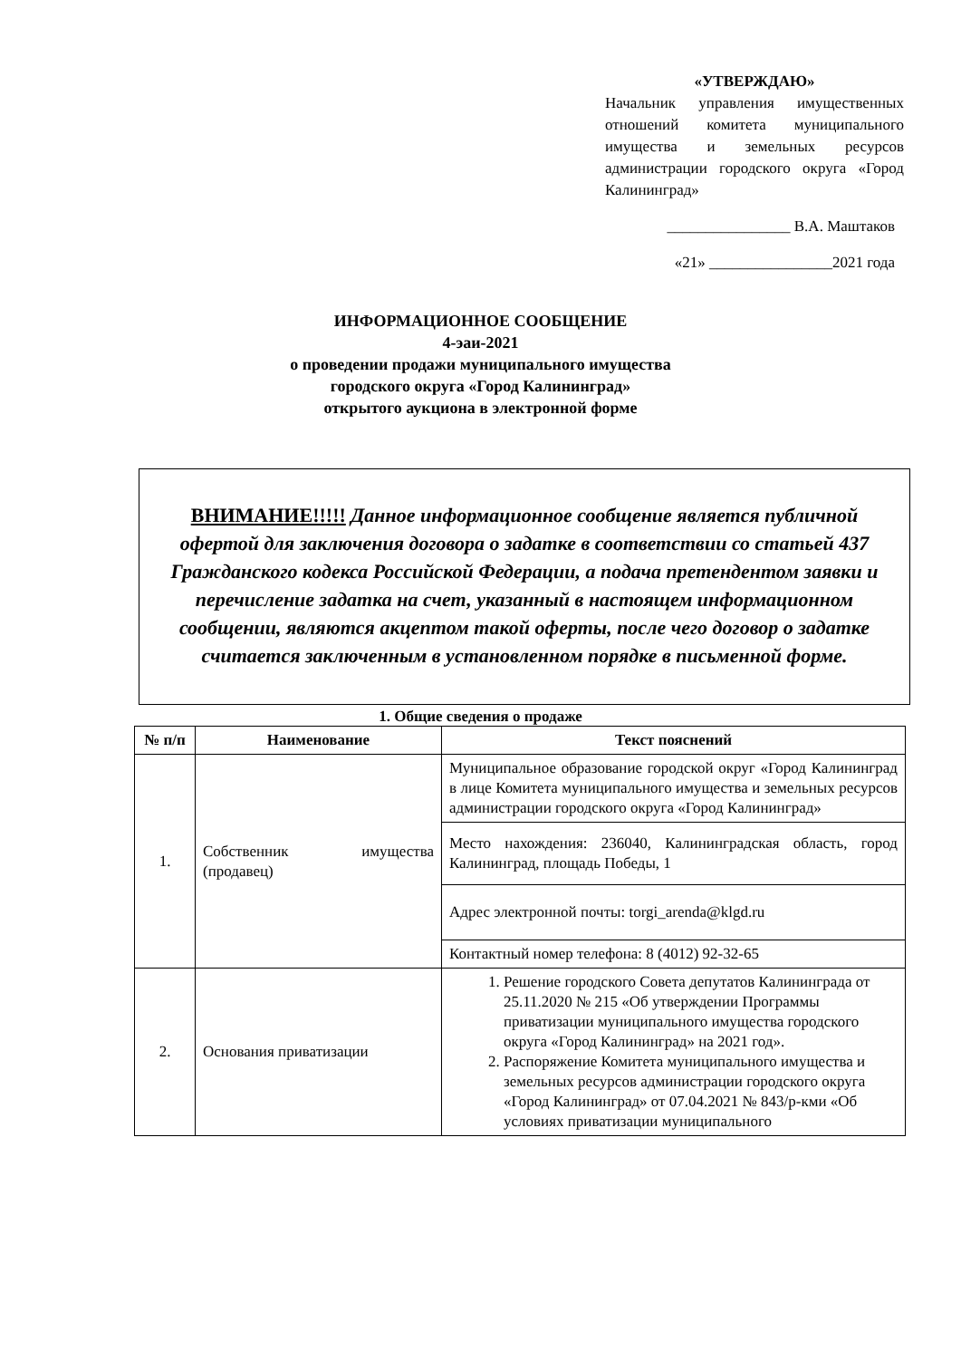«УТВЕРЖДАЮ»
Начальник управления имущественных отношений комитета муниципального имущества и земельных ресурсов администрации городского округа «Город Калининград»
________________ В.А. Маштаков
«21» ________________2021 года
ИНФОРМАЦИОННОЕ СООБЩЕНИЕ
4-эаи-2021
о проведении продажи муниципального имущества
городского округа «Город Калининград»
открытого аукциона в электронной форме
ВНИМАНИЕ!!!!! Данное информационное сообщение является публичной офертой для заключения договора о задатке в соответствии со статьей 437 Гражданского кодекса Российской Федерации, а подача претендентом заявки и перечисление задатка на счет, указанный в настоящем информационном сообщении, являются акцептом такой оферты, после чего договор о задатке считается заключенным в установленном порядке в письменной форме.
1. Общие сведения о продаже
| № п/п | Наименование | Текст пояснений |
| --- | --- | --- |
| 1. | Собственник имущества (продавец) | Муниципальное образование городской округ «Город Калининград в лице Комитета муниципального имущества и земельных ресурсов администрации городского округа «Город Калининград» |
| | | Место нахождения: 236040, Калининградская область, город Калининград, площадь Победы, 1 |
| | | Адрес электронной почты: torgi_arenda@klgd.ru |
| | | Контактный номер телефона: 8 (4012) 92-32-65 |
| 2. | Основания приватизации | 1. Решение городского Совета депутатов Калининграда от 25.11.2020 № 215 «Об утверждении Программы приватизации муниципального имущества городского округа «Город Калининград» на 2021 год». 2. Распоряжение Комитета муниципального имущества и земельных ресурсов администрации городского округа «Город Калининград» от 07.04.2021 № 843/р-кми «Об условиях приватизации муниципального |